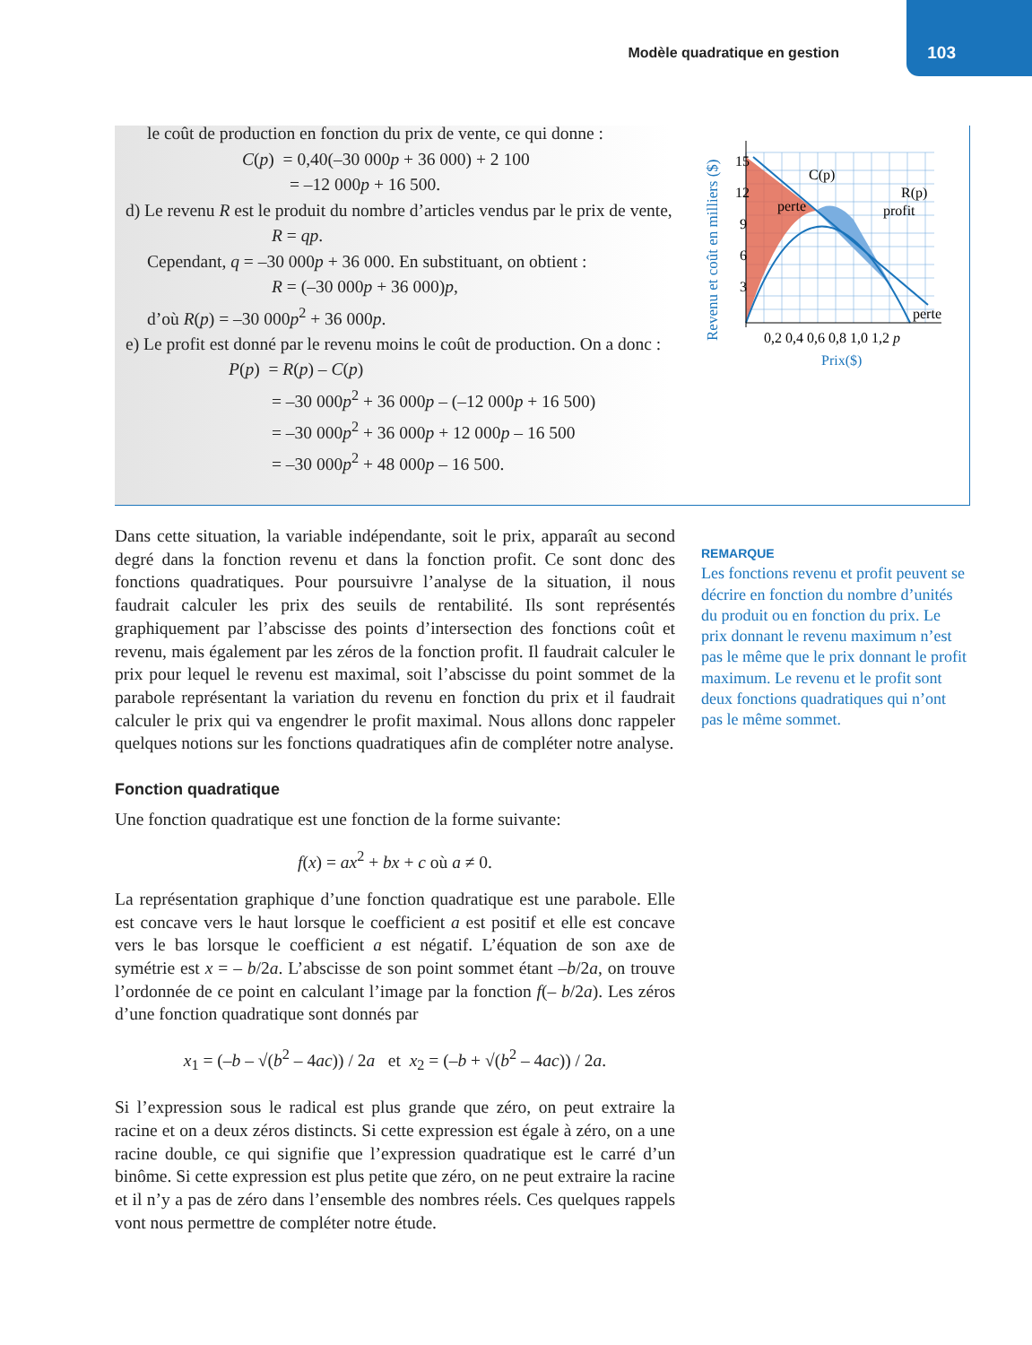Modèle quadratique en gestion 103
le coût de production en fonction du prix de vente, ce qui donne :
C(p) = 0,40(–30 000p + 36 000) + 2 100
= –12 000p + 16 500.
d) Le revenu R est le produit du nombre d’articles vendus par le prix de vente,
R = qp.
Cependant, q = –30 000p + 36 000. En substituant, on obtient :
R = (–30 000p + 36 000)p,
d’où R(p) = –30 000p<sup>2</sup> + 36 000p.
e) Le profit est donné par le revenu moins le coût de production. On a donc :
P(p) = R(p) – C(p)
= –30 000p<sup>2</sup> + 36 000p – (–12 000p + 16 500)
= –30 000p<sup>2</sup> + 36 000p + 12 000p – 16 500
= –30 000p<sup>2</sup> + 48 000p – 16 500.
Revenu et coût en milliers ($)
15
12
9
6
3
perte
C(p)
R(p)
profit
perte
0,2 0,4 0,6 0,8 1,0 1,2 p
Prix($)
Dans cette situation, la variable indépendante, soit le prix, apparaît au second degré dans la fonction revenu et dans la fonction profit. Ce sont donc des fonctions quadratiques. Pour poursuivre l’analyse de la situation, il nous faudrait calculer les prix des seuils de rentabilité. Ils sont représentés graphiquement par l’abscisse des points d’intersection des fonctions coût et revenu, mais également par les zéros de la fonction profit. Il faudrait calculer le prix pour lequel le revenu est maximal, soit l’abscisse du point sommet de la parabole représentant la variation du revenu en fonction du prix et il faudrait calculer le prix qui va engendrer le profit maximal. Nous allons donc rappeler quelques notions sur les fonctions quadratiques afin de compléter notre analyse.
Fonction quadratique
Une fonction quadratique est une fonction de la forme suivante:
f(x) = ax<sup>2</sup> + bx + c où a ≠ 0.
La représentation graphique d’une fonction quadratique est une parabole. Elle est concave vers le haut lorsque le coefficient a est positif et elle est concave vers le bas lorsque le coefficient a est négatif. L’équation de son axe de symétrie est x = – b/2a. L’abscisse de son point sommet étant –b/2a, on trouve l’ordonnée de ce point en calculant l’image par la fonction f(– b/2a). Les zéros d’une fonction quadratique sont donnés par
x<sub>1</sub> = (–b – √(b<sup>2</sup> – 4ac)) / 2a et x<sub>2</sub> = (–b + √(b<sup>2</sup> – 4ac)) / 2a.
Si l’expression sous le radical est plus grande que zéro, on peut extraire la racine et on a deux zéros distincts. Si cette expression est égale à zéro, on a une racine double, ce qui signifie que l’expression quadratique est le carré d’un binôme. Si cette expression est plus petite que zéro, on ne peut extraire la racine et il n’y a pas de zéro dans l’ensemble des nombres réels. Ces quelques rappels vont nous permettre de compléter notre étude.
REMARQUE
Les fonctions revenu et profit peuvent se décrire en fonction du nombre d’unités du produit ou en fonction du prix. Le prix donnant le revenu maximum n’est pas le même que le prix donnant le profit maximum. Le revenu et le profit sont deux fonctions quadratiques qui n’ont pas le même sommet.